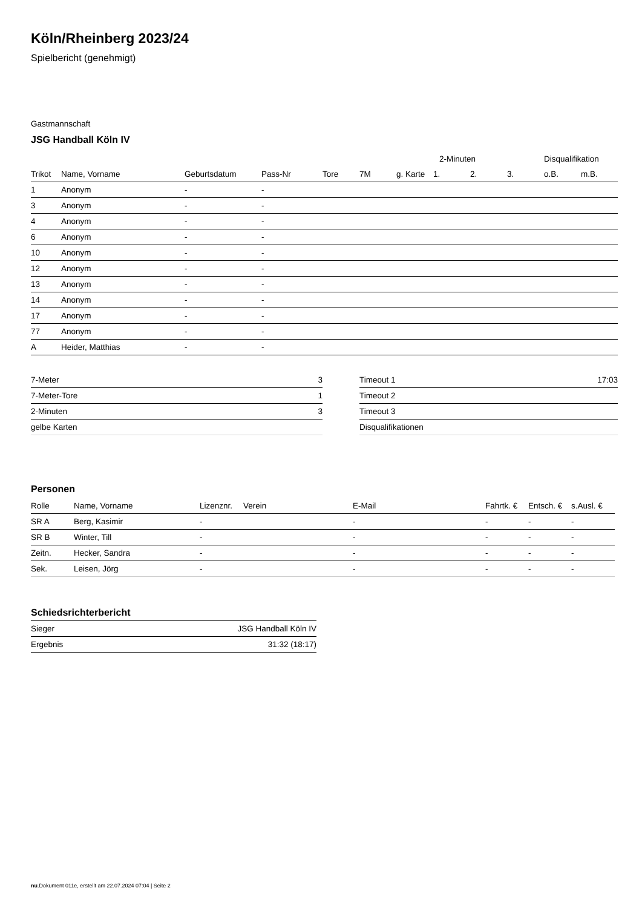Köln/Rheinberg 2023/24
Spielbericht (genehmigt)
Gastmannschaft
JSG Handball Köln IV
| | | | | | | | 2-Minuten | | | Disqualifikation | |
| --- | --- | --- | --- | --- | --- | --- | --- | --- | --- | --- | --- |
| Trikot | Name, Vorname | Geburtsdatum | Pass-Nr | Tore | 7M | g. Karte | 1. | 2. | 3. | o.B. | m.B. |
| 1 | Anonym | - | - | | | | | | | | |
| 3 | Anonym | - | - | | | | | | | | |
| 4 | Anonym | - | - | | | | | | | | |
| 6 | Anonym | - | - | | | | | | | | |
| 10 | Anonym | - | - | | | | | | | | |
| 12 | Anonym | - | - | | | | | | | | |
| 13 | Anonym | - | - | | | | | | | | |
| 14 | Anonym | - | - | | | | | | | | |
| 17 | Anonym | - | - | | | | | | | | |
| 77 | Anonym | - | - | | | | | | | | |
| A | Heider, Matthias | - | - | | | | | | | | |
| 7-Meter | 3 |
| 7-Meter-Tore | 1 |
| 2-Minuten | 3 |
| gelbe Karten | |
| Timeout 1 | 17:03 |
| Timeout 2 | |
| Timeout 3 | |
| Disqualifikationen | |
Personen
| Rolle | Name, Vorname | Lizenznr. | Verein | E-Mail | Fahrtk. € | Entsch. € | s.Ausl. € |
| --- | --- | --- | --- | --- | --- | --- | --- |
| SR A | Berg, Kasimir | - | | - | - | - | - |
| SR B | Winter, Till | - | | - | - | - | - |
| Zeitn. | Hecker, Sandra | - | | - | - | - | - |
| Sek. | Leisen, Jörg | - | | - | - | - | - |
Schiedsrichterbericht
| Sieger | JSG Handball Köln IV |
| Ergebnis | 31:32 (18:17) |
nu.Dokument 011e, erstellt am 22.07.2024 07:04 | Seite 2